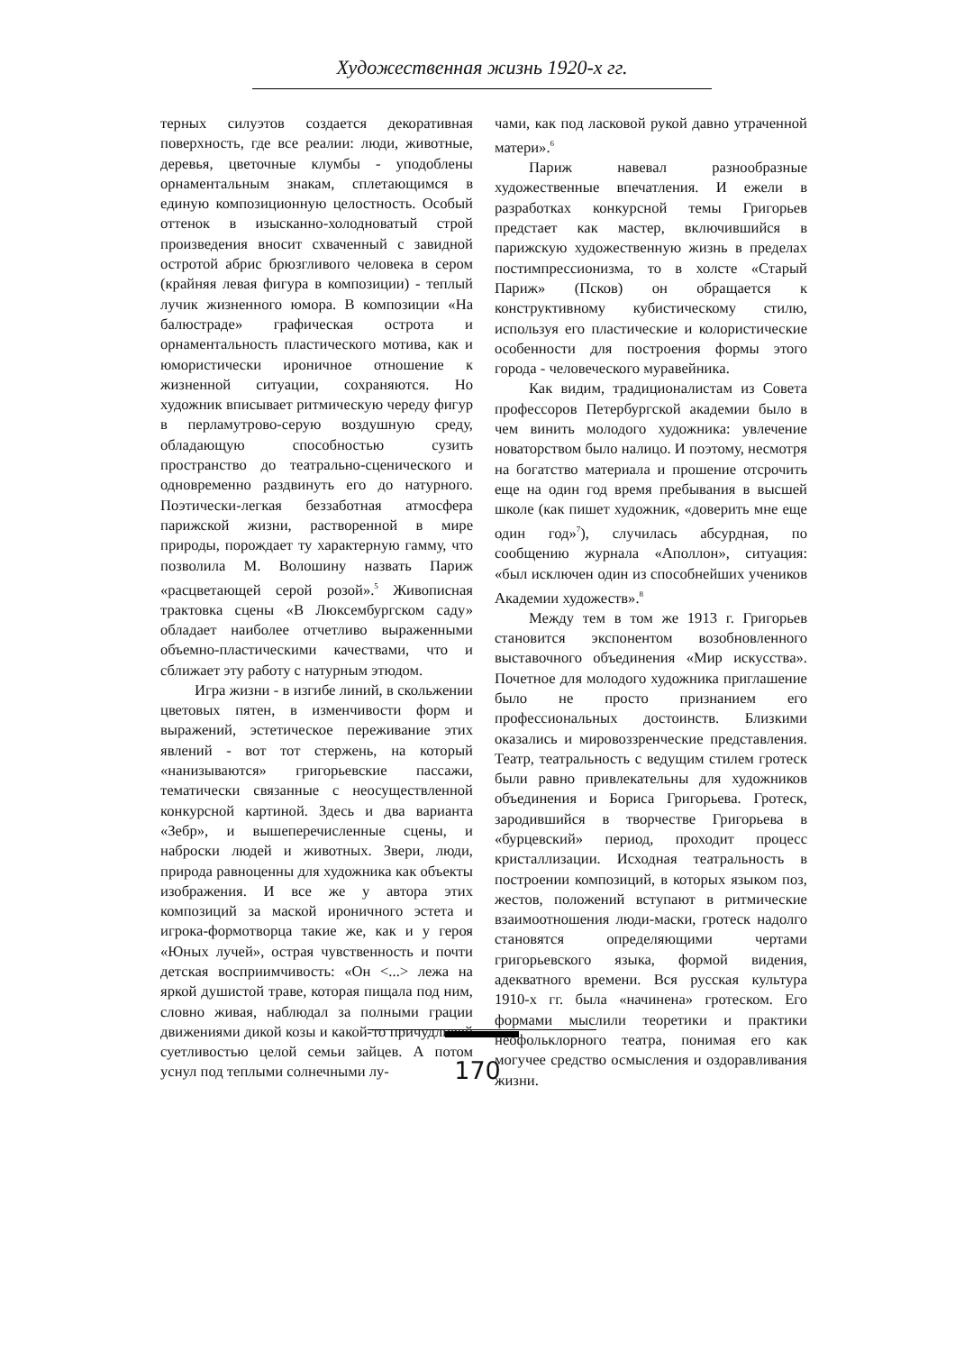Художественная жизнь 1920-х гг.
терных силуэтов создается декоративная поверхность, где все реалии: люди, животные, деревья, цветочные клумбы - уподоблены орнаментальным знакам, сплетающимся в единую композиционную целостность. Особый оттенок в изысканно-холодноватый строй произведения вносит схваченный с завидной остротой абрис брюзгливого человека в сером (крайняя левая фигура в композиции) - теплый лучик жизненного юмора. В композиции «На балюстраде» графическая острота и орнаментальность пластического мотива, как и юмористически ироничное отношение к жизненной ситуации, сохраняются. Но художник вписывает ритмическую череду фигур в перламутрово-серую воздушную среду, обладающую способностью сузить пространство до театрально-сценического и одновременно раздвинуть его до натурного. Поэтически-легкая беззаботная атмосфера парижской жизни, растворенной в мире природы, порождает ту характерную гамму, что позволила М. Волошину назвать Париж «расцветающей серой розой».<sup>5</sup> Живописная трактовка сцены «В Люксембургском саду» обладает наиболее отчетливо выраженными объемно-пластическими качествами, что и сближает эту работу с натурным этюдом.
Игра жизни - в изгибе линий, в скольжении цветовых пятен, в изменчивости форм и выражений, эстетическое переживание этих явлений - вот тот стержень, на который «нанизываются» григорьевские пассажи, тематически связанные с неосуществленной конкурсной картиной. Здесь и два варианта «Зебр», и вышеперечисленные сцены, и наброски людей и животных. Звери, люди, природа равноценны для художника как объекты изображения. И все же у автора этих композиций за маской ироничного эстета и игрока-формотворца такие же, как и у героя «Юных лучей», острая чувственность и почти детская восприимчивость: «Он <...> лежа на яркой душистой траве, которая пищала под ним, словно живая, наблюдал за полными грации движениями дикой козы и какой-то причудливой суетливостью целой семьи зайцев. А потом уснул под теплыми солнечными лу-
чами, как под ласковой рукой давно утраченной матери».<sup>6</sup>
Париж навевал разнообразные художественные впечатления. И ежели в разработках конкурсной темы Григорьев предстает как мастер, включившийся в парижскую художественную жизнь в пределах постимпрессионизма, то в холсте «Старый Париж» (Псков) он обращается к конструктивному кубистическому стилю, используя его пластические и колористические особенности для построения формы этого города - человеческого муравейника.
Как видим, традиционалистам из Совета профессоров Петербургской академии было в чем винить молодого художника: увлечение новаторством было налицо. И поэтому, несмотря на богатство материала и прошение отсрочить еще на один год время пребывания в высшей школе (как пишет художник, «доверить мне еще один год»<sup>7</sup>), случилась абсурдная, по сообщению журнала «Аполлон», ситуация: «был исключен один из способнейших учеников Академии художеств».<sup>8</sup>
Между тем в том же 1913 г. Григорьев становится экспонентом возобновленного выставочного объединения «Мир искусства». Почетное для молодого художника приглашение было не просто признанием его профессиональных достоинств. Близкими оказались и мировоззренческие представления. Театр, театральность с ведущим стилем гротеск были равно привлекательны для художников объединения и Бориса Григорьева. Гротеск, зародившийся в творчестве Григорьева в «бурцевский» период, проходит процесс кристаллизации. Исходная театральность в построении композиций, в которых языком поз, жестов, положений вступают в ритмические взаимоотношения люди-маски, гротеск надолго становятся определяющими чертами григорьевского языка, формой видения, адекватного времени. Вся русская культура 1910-х гг. была «начинена» гротеском. Его формами мыслили теоретики и практики неофольклорного театра, понимая его как могучее средство осмысления и оздоравливания жизни.
170